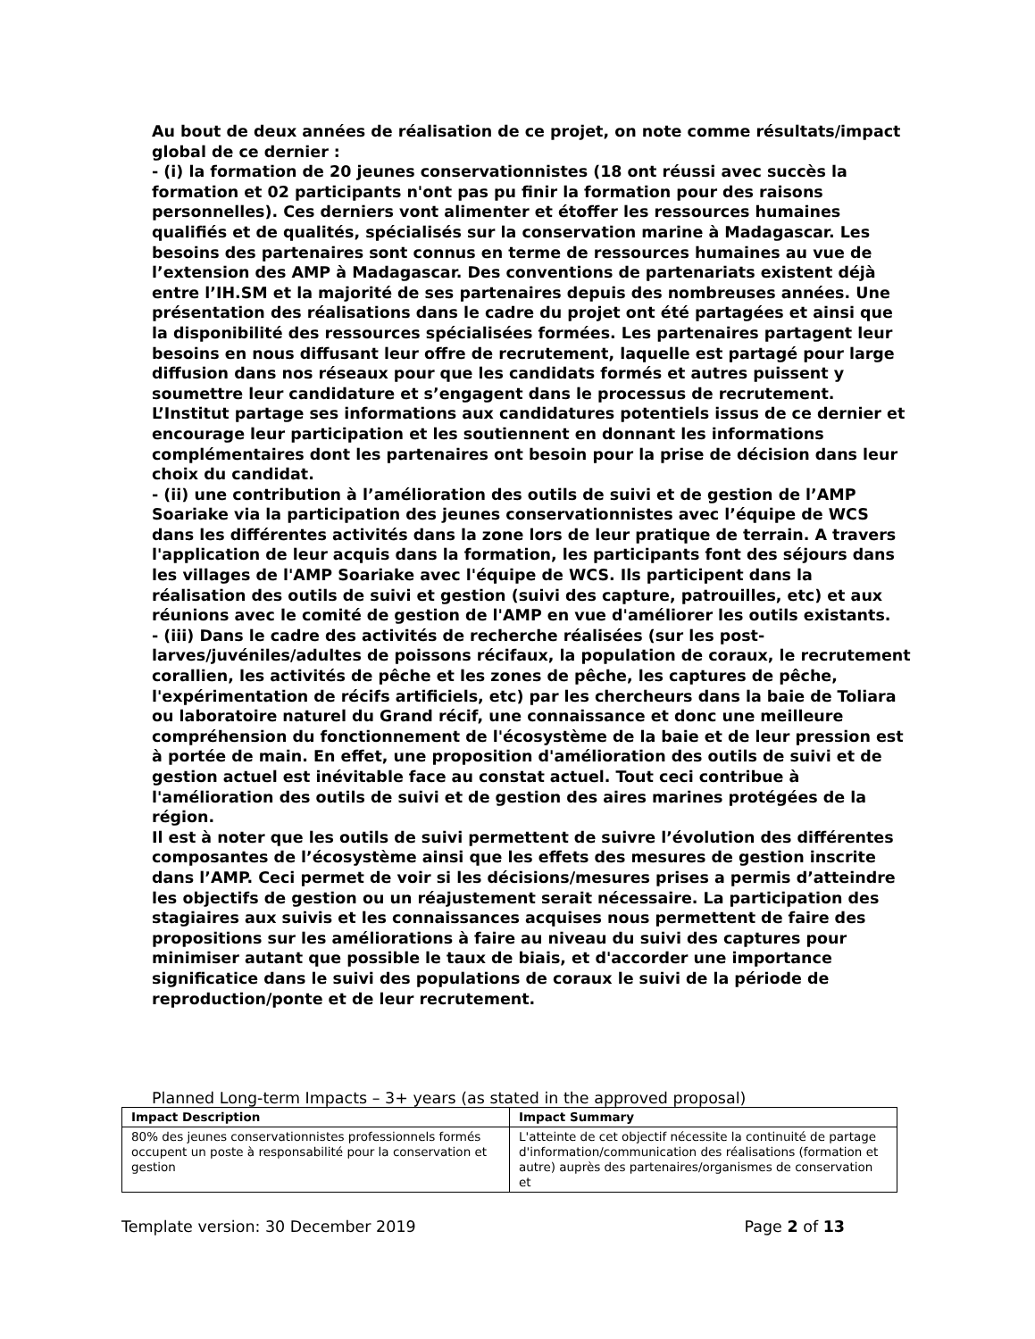Au bout de deux années de réalisation de ce projet, on note comme résultats/impact global de ce dernier :
- (i) la formation de 20 jeunes conservationnistes (18 ont réussi avec succès la formation et 02 participants n'ont pas pu finir la formation pour des raisons personnelles). Ces derniers vont alimenter et étoffer les ressources humaines qualifiés et de qualités, spécialisés sur la conservation marine à Madagascar. Les besoins des partenaires sont connus en terme de ressources humaines au vue de l’extension des AMP à Madagascar. Des conventions de partenariats existent déjà entre l’IH.SM et la majorité de ses partenaires depuis des nombreuses années. Une présentation des réalisations dans le cadre du projet ont été partagées et ainsi que la disponibilité des ressources spécialisées formées. Les partenaires partagent leur besoins en nous diffusant leur offre de recrutement, laquelle est partagé pour large diffusion dans nos réseaux pour que les candidats formés et autres puissent y soumettre leur candidature et s’engagent dans le processus de recrutement. L’Institut partage ses informations aux candidatures potentiels issus de ce dernier et encourage leur participation et les soutiennent en donnant les informations complémentaires dont les partenaires ont besoin pour la prise de décision dans leur choix du candidat.
- (ii) une contribution à l’amélioration des outils de suivi et de gestion de l’AMP Soariake via la participation des jeunes conservationnistes avec l’équipe de WCS dans les différentes activités dans la zone lors de leur pratique de terrain. A travers l'application de leur acquis dans la formation, les participants font des séjours dans les villages de l'AMP Soariake avec l'équipe de WCS. Ils participent dans la réalisation des outils de suivi et gestion (suivi des capture, patrouilles, etc) et aux réunions avec le comité de gestion de l'AMP en vue d'améliorer les outils existants.
- (iii) Dans le cadre des activités de recherche réalisées (sur les post-larves/juvéniles/adultes de poissons récifaux, la population de coraux, le recrutement corallien, les activités de pêche et les zones de pêche, les captures de pêche, l'expérimentation de récifs artificiels, etc) par les chercheurs dans la baie de Toliara ou laboratoire naturel du Grand récif, une connaissance et donc une meilleure compréhension du fonctionnement de l'écosystème de la baie et de leur pression est à portée de main. En effet, une proposition d'amélioration des outils de suivi et de gestion actuel est inévitable face au constat actuel. Tout ceci contribue à l'amélioration des outils de suivi et de gestion des aires marines protégées de la région.
Il est à noter que les outils de suivi permettent de suivre l’évolution des différentes composantes de l’écosystème ainsi que les effets des mesures de gestion inscrite dans l’AMP. Ceci permet de voir si les décisions/mesures prises a permis d’atteindre les objectifs de gestion ou un réajustement serait nécessaire. La participation des stagiaires aux suivis et les connaissances acquises nous permettent de faire des propositions sur les améliorations à faire au niveau du suivi des captures pour minimiser autant que possible le taux de biais, et d'accorder une importance significatice dans le suivi des populations de coraux le suivi de la période de reproduction/ponte et de leur recrutement.
Planned Long-term Impacts – 3+ years (as stated in the approved proposal)
| Impact Description | Impact Summary |
| --- | --- |
| 80% des jeunes conservationnistes professionnels formés occupent un poste à responsabilité pour la conservation et gestion | L'atteinte de cet objectif nécessite la continuité de partage d'information/communication des réalisations (formation et autre) auprès des partenaires/organismes de conservation et |
Template version: 30 December 2019 Page 2 of 13